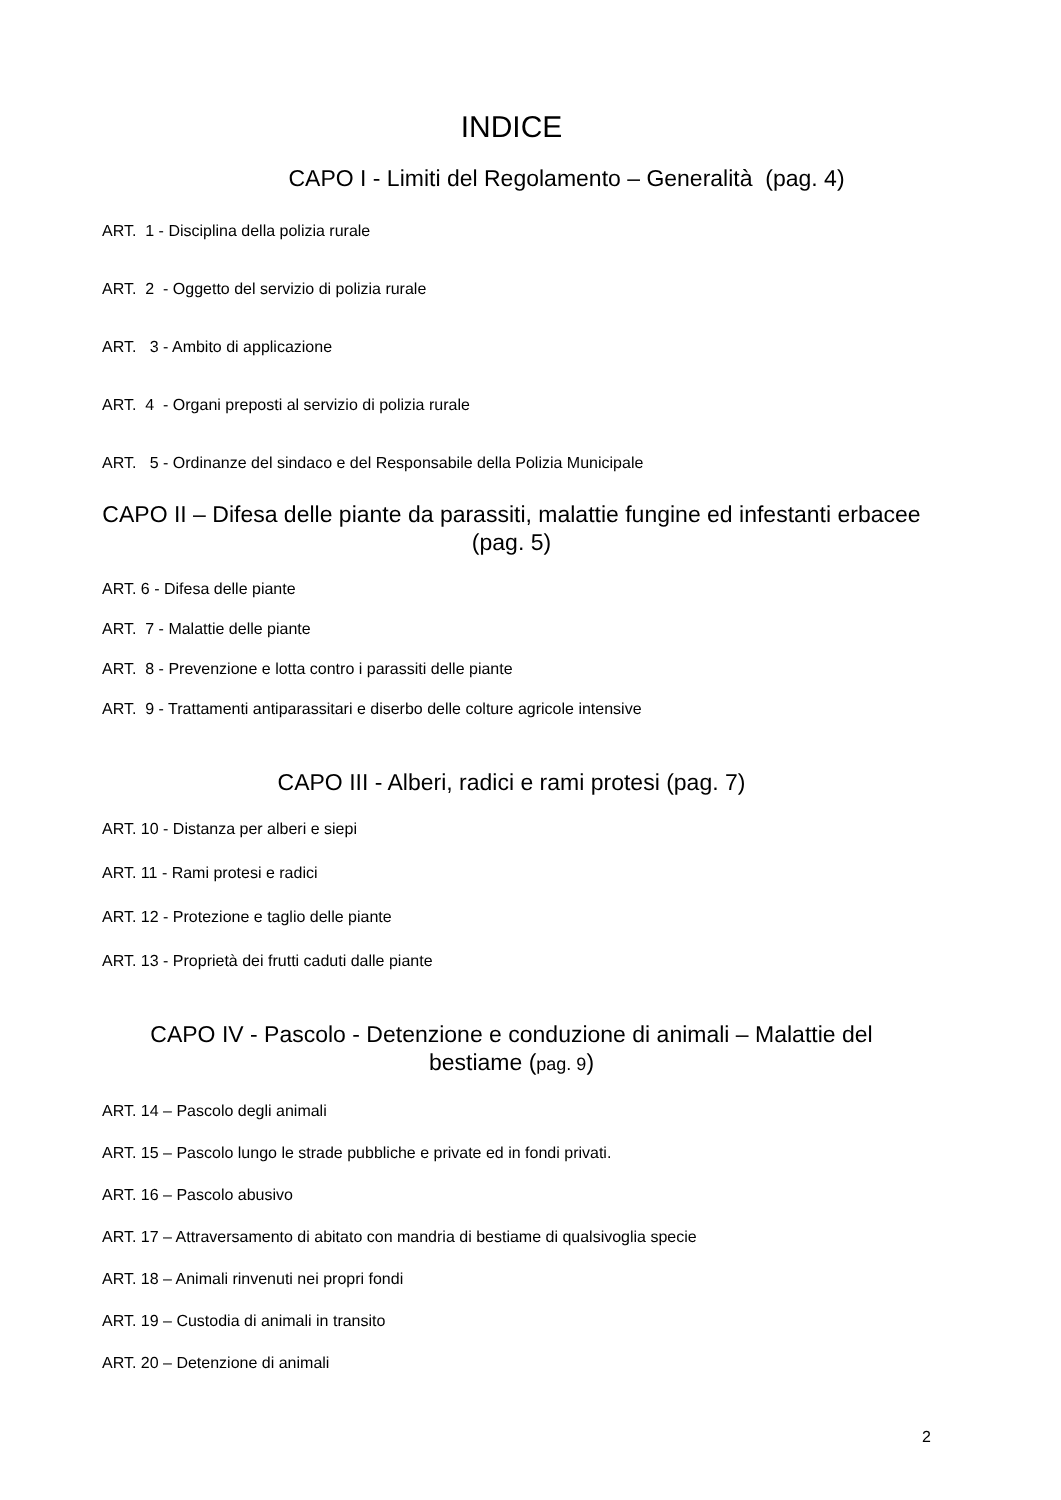INDICE
CAPO I - Limiti del Regolamento – Generalità (pag. 4)
ART. 1 - Disciplina della polizia rurale
ART. 2 - Oggetto del servizio di polizia rurale
ART. 3 - Ambito di applicazione
ART. 4 - Organi preposti al servizio di polizia rurale
ART. 5 - Ordinanze del sindaco e del Responsabile della Polizia Municipale
CAPO II – Difesa delle piante da parassiti, malattie fungine ed infestanti erbacee (pag. 5)
ART. 6 - Difesa delle piante
ART. 7 - Malattie delle piante
ART. 8 - Prevenzione e lotta contro i parassiti delle piante
ART. 9 - Trattamenti antiparassitari e diserbo delle colture agricole intensive
CAPO III - Alberi, radici e rami protesi (pag. 7)
ART. 10 - Distanza per alberi e siepi
ART. 11 - Rami protesi e radici
ART. 12 - Protezione e taglio delle piante
ART. 13 - Proprietà dei frutti caduti dalle piante
CAPO IV - Pascolo - Detenzione e conduzione di animali – Malattie del bestiame (pag. 9)
ART. 14 – Pascolo degli animali
ART. 15 – Pascolo lungo le strade pubbliche e private ed in fondi privati.
ART. 16 – Pascolo abusivo
ART. 17 – Attraversamento di abitato con mandria di bestiame di qualsivoglia specie
ART. 18 – Animali rinvenuti nei propri fondi
ART. 19 – Custodia di animali in transito
ART. 20 – Detenzione di animali
2